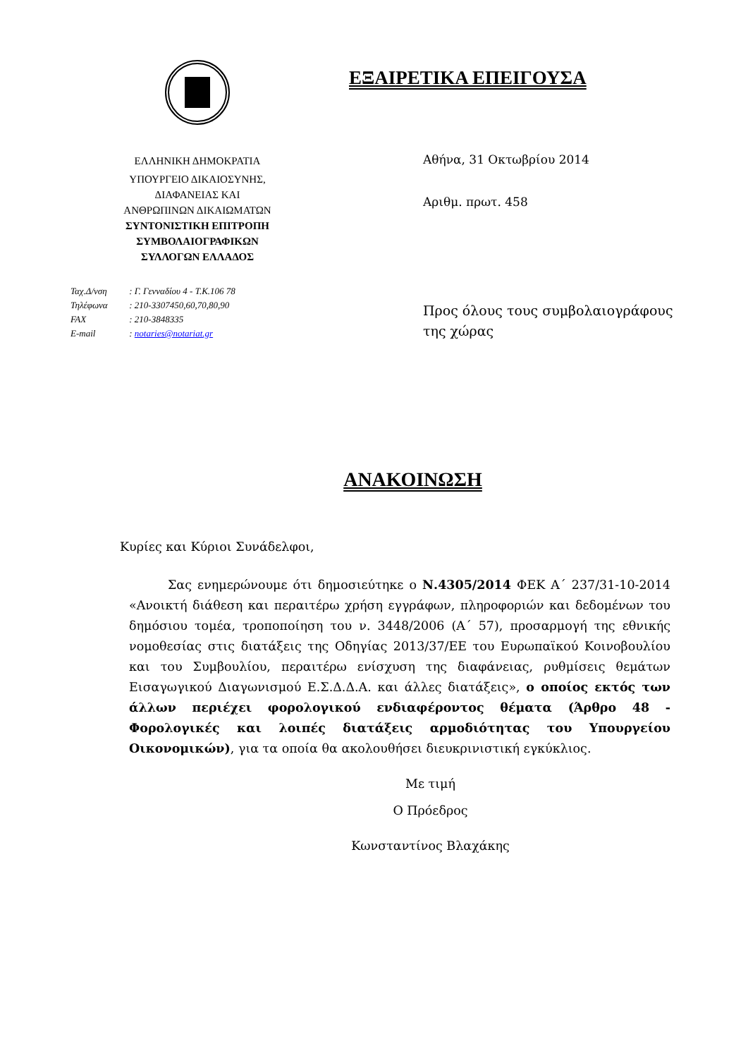ΕΛΛΗΝΙΚΗ ΔΗΜΟΚΡΑΤΙΑ
ΥΠΟΥΡΓΕΙΟ ΔΙΚΑΙΟΣΥΝΗΣ,
ΔΙΑΦΑΝΕΙΑΣ ΚΑΙ
ΑΝΘΡΩΠΙΝΩΝ ΔΙΚΑΙΩΜΑΤΩΝ
ΣΥΝΤΟΝΙΣΤΙΚΗ ΕΠΙΤΡΟΠΗ
ΣΥΜΒΟΛΑΙΟΓΡΑΦΙΚΩΝ
ΣΥΛΛΟΓΩΝ ΕΛΛΑΔΟΣ
Ταχ.Δ/νση : Γ. Γενναδίου 4 - Τ.Κ.106 78
Τηλέφωνα : 210-3307450,60,70,80,90
FAX : 210-3848335
E-mail : notaries@notariat.gr
ΕΞΑΙΡΕΤΙΚΑ ΕΠΕΙΓΟΥΣΑ
Αθήνα, 31 Οκτωβρίου 2014
Αριθμ. πρωτ. 458
Προς όλους τους συμβολαιογράφους
της χώρας
ΑΝΑΚΟΙΝΩΣΗ
Κυρίες και Κύριοι Συνάδελφοι,
Σας ενημερώνουμε ότι δημοσιεύτηκε ο Ν.4305/2014 ΦΕΚ Α΄ 237/31-10-2014 «Ανοικτή διάθεση και περαιτέρω χρήση εγγράφων, πληροφοριών και δεδομένων του δημόσιου τομέα, τροποποίηση του ν. 3448/2006 (Α΄ 57), προσαρμογή της εθνικής νομοθεσίας στις διατάξεις της Οδηγίας 2013/37/ΕΕ του Ευρωπαϊκού Κοινοβουλίου και του Συμβουλίου, περαιτέρω ενίσχυση της διαφάνειας, ρυθμίσεις θεμάτων Εισαγωγικού Διαγωνισμού Ε.Σ.Δ.Δ.Α. και άλλες διατάξεις», ο οποίος εκτός των άλλων περιέχει φορολογικού ενδιαφέροντος θέματα (Άρθρο 48 - Φορολογικές και λοιπές διατάξεις αρμοδιότητας του Υπουργείου Οικονομικών), για τα οποία θα ακολουθήσει διευκρινιστική εγκύκλιος.
Με τιμή
Ο Πρόεδρος
Κωνσταντίνος Βλαχάκης